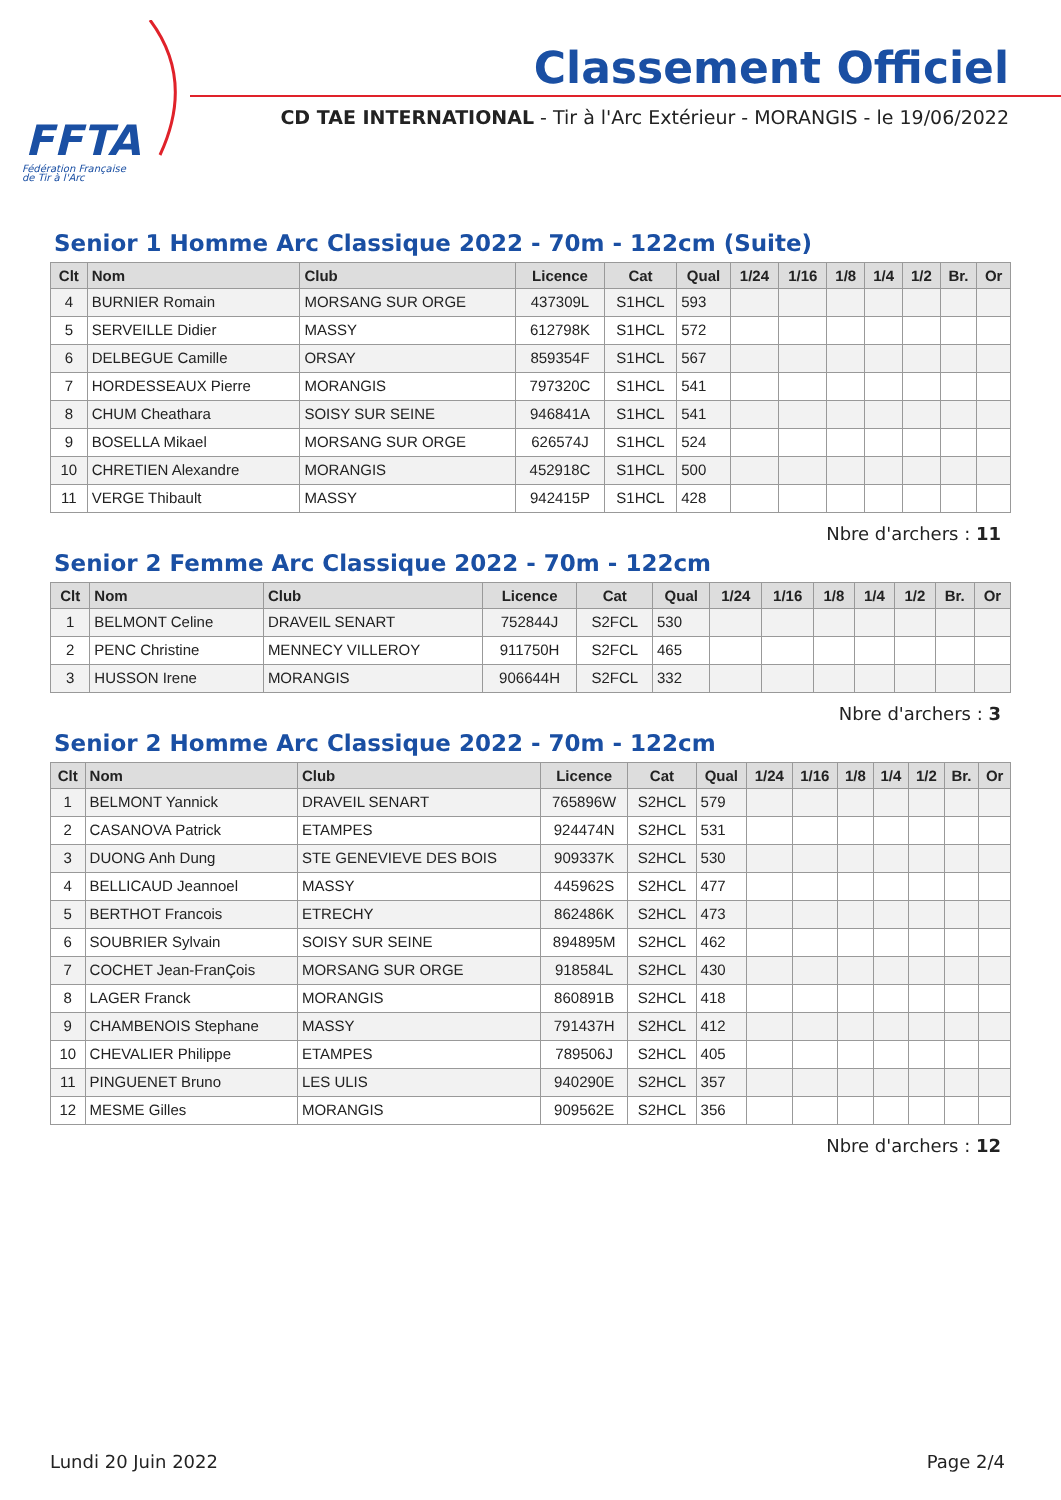FFTA
Fédération Française
de Tir à l'Arc
Classement Officiel
CD TAE INTERNATIONAL - Tir à l'Arc Extérieur - MORANGIS - le 19/06/2022
Senior 1 Homme Arc Classique 2022 - 70m - 122cm (Suite)
| Clt | Nom | Club | Licence | Cat | Qual | 1/24 | 1/16 | 1/8 | 1/4 | 1/2 | Br. | Or |
| --- | --- | --- | --- | --- | --- | --- | --- | --- | --- | --- | --- | --- |
| 4 | BURNIER Romain | MORSANG SUR ORGE | 437309L | S1HCL | 593 | | | | | | | |
| 5 | SERVEILLE Didier | MASSY | 612798K | S1HCL | 572 | | | | | | | |
| 6 | DELBEGUE Camille | ORSAY | 859354F | S1HCL | 567 | | | | | | | |
| 7 | HORDESSEAUX Pierre | MORANGIS | 797320C | S1HCL | 541 | | | | | | | |
| 8 | CHUM Cheathara | SOISY SUR SEINE | 946841A | S1HCL | 541 | | | | | | | |
| 9 | BOSELLA Mikael | MORSANG SUR ORGE | 626574J | S1HCL | 524 | | | | | | | |
| 10 | CHRETIEN Alexandre | MORANGIS | 452918C | S1HCL | 500 | | | | | | | |
| 11 | VERGE Thibault | MASSY | 942415P | S1HCL | 428 | | | | | | | |
Nbre d'archers : 11
Senior 2 Femme Arc Classique 2022 - 70m - 122cm
| Clt | Nom | Club | Licence | Cat | Qual | 1/24 | 1/16 | 1/8 | 1/4 | 1/2 | Br. | Or |
| --- | --- | --- | --- | --- | --- | --- | --- | --- | --- | --- | --- | --- |
| 1 | BELMONT Celine | DRAVEIL SENART | 752844J | S2FCL | 530 | | | | | | | |
| 2 | PENC Christine | MENNECY VILLEROY | 911750H | S2FCL | 465 | | | | | | | |
| 3 | HUSSON Irene | MORANGIS | 906644H | S2FCL | 332 | | | | | | | |
Nbre d'archers : 3
Senior 2 Homme Arc Classique 2022 - 70m - 122cm
| Clt | Nom | Club | Licence | Cat | Qual | 1/24 | 1/16 | 1/8 | 1/4 | 1/2 | Br. | Or |
| --- | --- | --- | --- | --- | --- | --- | --- | --- | --- | --- | --- | --- |
| 1 | BELMONT Yannick | DRAVEIL SENART | 765896W | S2HCL | 579 | | | | | | | |
| 2 | CASANOVA Patrick | ETAMPES | 924474N | S2HCL | 531 | | | | | | | |
| 3 | DUONG Anh Dung | STE GENEVIEVE DES BOIS | 909337K | S2HCL | 530 | | | | | | | |
| 4 | BELLICAUD Jeannoel | MASSY | 445962S | S2HCL | 477 | | | | | | | |
| 5 | BERTHOT Francois | ETRECHY | 862486K | S2HCL | 473 | | | | | | | |
| 6 | SOUBRIER Sylvain | SOISY SUR SEINE | 894895M | S2HCL | 462 | | | | | | | |
| 7 | COCHET Jean-FranÇois | MORSANG SUR ORGE | 918584L | S2HCL | 430 | | | | | | | |
| 8 | LAGER Franck | MORANGIS | 860891B | S2HCL | 418 | | | | | | | |
| 9 | CHAMBENOIS Stephane | MASSY | 791437H | S2HCL | 412 | | | | | | | |
| 10 | CHEVALIER Philippe | ETAMPES | 789506J | S2HCL | 405 | | | | | | | |
| 11 | PINGUENET Bruno | LES ULIS | 940290E | S2HCL | 357 | | | | | | | |
| 12 | MESME Gilles | MORANGIS | 909562E | S2HCL | 356 | | | | | | | |
Nbre d'archers : 12
Lundi 20 Juin 2022 Page 2/4